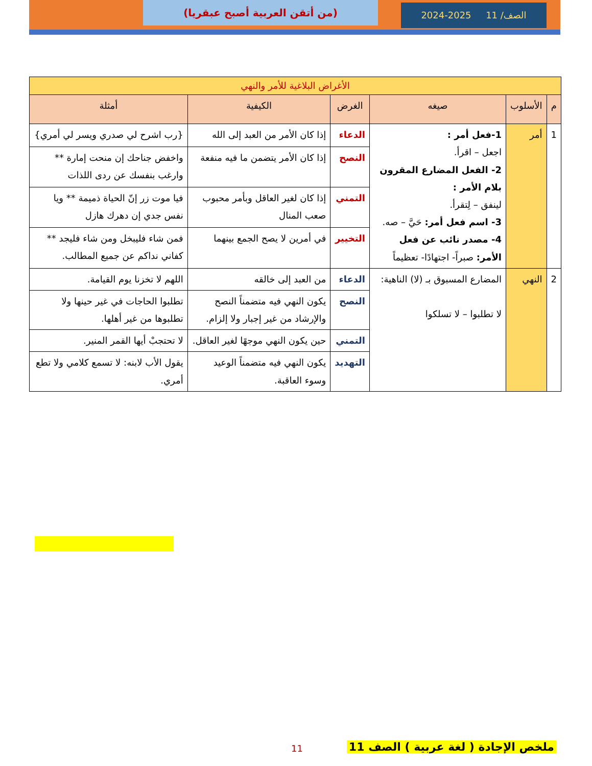(من أتقن العربية أصبح عبقريا) الصف/ 11 2025-2024
| الأغراض البلاغية للأمر والنهي | | | | | |
| م | الأسلوب | صيغه | الغرض | الكيفية | أمثلة |
| 1 | أمر | 1-فعل أمر : اجعل – اقرأ. 2- الفعل المضارع المقرون بلام الأمر : لينفق – لِتقرأ. 3- اسم فعل أمر: حَيَّ – صه. 4- مصدر نائب عن فعل الأمر: صبراً- اجتهادًا- تعظيماً | الدعاء | إذا كان الأمر من العبد إلى الله | {رب اشرح لي صدري ويسر لي أمري} |
| | | | النصح | إذا كان الأمر يتضمن ما فيه منفعة | واخفض جناحك إن منحت إمارة ** وارغب بنفسك عن ردى اللذات |
| | | | التمني | إذا كان لغير العاقل وبأمر محبوب صعب المنال | فيا موت زر إنّ الحياة ذميمة ** ويا نفس جدي إن دهرك هازل |
| | | | التخيير | في أمرين لا يصح الجمع بينهما | فمن شاء فليبخل ومن شاء فليجد ** كفاني نداكم عن جميع المطالب. |
| 2 | النهي | المضارع المسبوق بـ (لا) الناهية: لا تطلبوا – لا تسلكوا | الدعاء | من العبد إلى خالقه | اللهم لا تخزنا يوم القيامة. |
| | | | النصح | يكون النهي فيه متضمناً النصح والإرشاد من غير إجبار ولا إلزام. | تطلبوا الحاجات في غير حينها ولا تطلبوها من غير أهلها. |
| | | | التمني | حين يكون النهي موجهًا لغير العاقل. | لا تحتجبْ أيها القمر المنير. |
| | | | التهديد | يكون النهي فيه متضمناً الوعيد وسوء العاقبة. | يقول الأب لابنه: لا تسمع كلامي ولا تطع أمري. |
ملخص الإجادة ( لغة عربية ) الصف 11
11